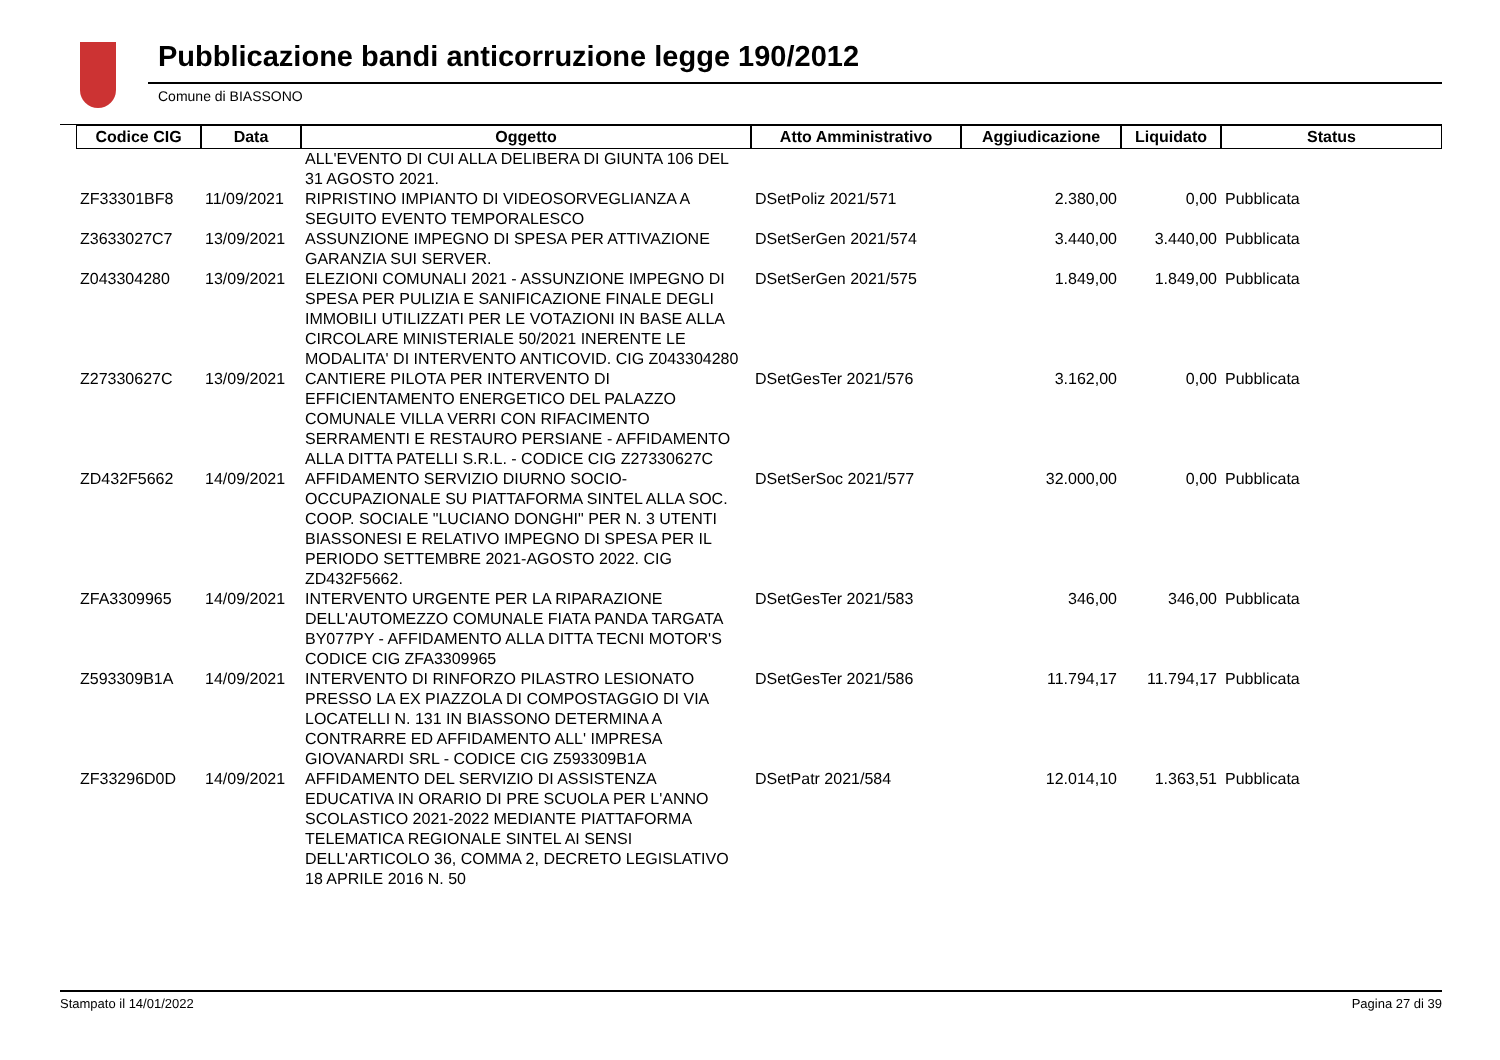Pubblicazione bandi anticorruzione legge 190/2012
Comune di BIASSONO
| Codice CIG | Data | Oggetto | Atto Amministrativo | Aggiudicazione | Liquidato | Status |
| --- | --- | --- | --- | --- | --- | --- |
| | | ALL'EVENTO DI CUI ALLA DELIBERA DI GIUNTA 106 DEL 31 AGOSTO 2021. | | | | |
| ZF33301BF8 | 11/09/2021 | RIPRISTINO IMPIANTO DI VIDEOSORVEGLIANZA A SEGUITO EVENTO TEMPORALESCO | DSetPoliz 2021/571 | 2.380,00 | 0,00 | Pubblicata |
| Z3633027C7 | 13/09/2021 | ASSUNZIONE IMPEGNO DI SPESA PER ATTIVAZIONE GARANZIA SUI SERVER. | DSetSerGen 2021/574 | 3.440,00 | 3.440,00 | Pubblicata |
| Z043304280 | 13/09/2021 | ELEZIONI COMUNALI 2021 - ASSUNZIONE IMPEGNO DI SPESA PER PULIZIA E SANIFICAZIONE FINALE DEGLI IMMOBILI UTILIZZATI PER LE VOTAZIONI IN BASE ALLA CIRCOLARE MINISTERIALE 50/2021 INERENTE LE MODALITA' DI INTERVENTO ANTICOVID. CIG Z043304280 | DSetSerGen 2021/575 | 1.849,00 | 1.849,00 | Pubblicata |
| Z27330627C | 13/09/2021 | CANTIERE PILOTA PER INTERVENTO DI EFFICIENTAMENTO ENERGETICO DEL PALAZZO COMUNALE VILLA VERRI CON RIFACIMENTO SERRAMENTI E RESTAURO PERSIANE - AFFIDAMENTO ALLA DITTA PATELLI S.R.L. - CODICE CIG Z27330627C | DSetGesTer 2021/576 | 3.162,00 | 0,00 | Pubblicata |
| ZD432F5662 | 14/09/2021 | AFFIDAMENTO SERVIZIO DIURNO SOCIO-OCCUPAZIONALE SU PIATTAFORMA SINTEL ALLA SOC. COOP. SOCIALE "LUCIANO DONGHI" PER N. 3 UTENTI BIASSONESI E RELATIVO IMPEGNO DI SPESA PER IL PERIODO SETTEMBRE 2021-AGOSTO 2022. CIG ZD432F5662. | DSetSerSoc 2021/577 | 32.000,00 | 0,00 | Pubblicata |
| ZFA3309965 | 14/09/2021 | INTERVENTO URGENTE PER LA RIPARAZIONE DELL'AUTOMEZZO COMUNALE FIATA PANDA TARGATA BY077PY - AFFIDAMENTO ALLA DITTA TECNI MOTOR'S CODICE CIG ZFA3309965 | DSetGesTer 2021/583 | 346,00 | 346,00 | Pubblicata |
| Z593309B1A | 14/09/2021 | INTERVENTO DI RINFORZO PILASTRO LESIONATO PRESSO LA EX PIAZZOLA DI COMPOSTAGGIO DI VIA LOCATELLI N. 131 IN BIASSONO DETERMINA A CONTRARRE ED AFFIDAMENTO ALL' IMPRESA GIOVANARDI SRL - CODICE CIG Z593309B1A | DSetGesTer 2021/586 | 11.794,17 | 11.794,17 | Pubblicata |
| ZF33296D0D | 14/09/2021 | AFFIDAMENTO DEL SERVIZIO DI ASSISTENZA EDUCATIVA IN ORARIO DI PRE SCUOLA PER L'ANNO SCOLASTICO 2021-2022 MEDIANTE PIATTAFORMA TELEMATICA REGIONALE SINTEL AI SENSI DELL'ARTICOLO 36, COMMA 2, DECRETO LEGISLATIVO 18 APRILE 2016 N. 50 | DSetPatr 2021/584 | 12.014,10 | 1.363,51 | Pubblicata |
Stampato il 14/01/2022 Pagina 27 di 39